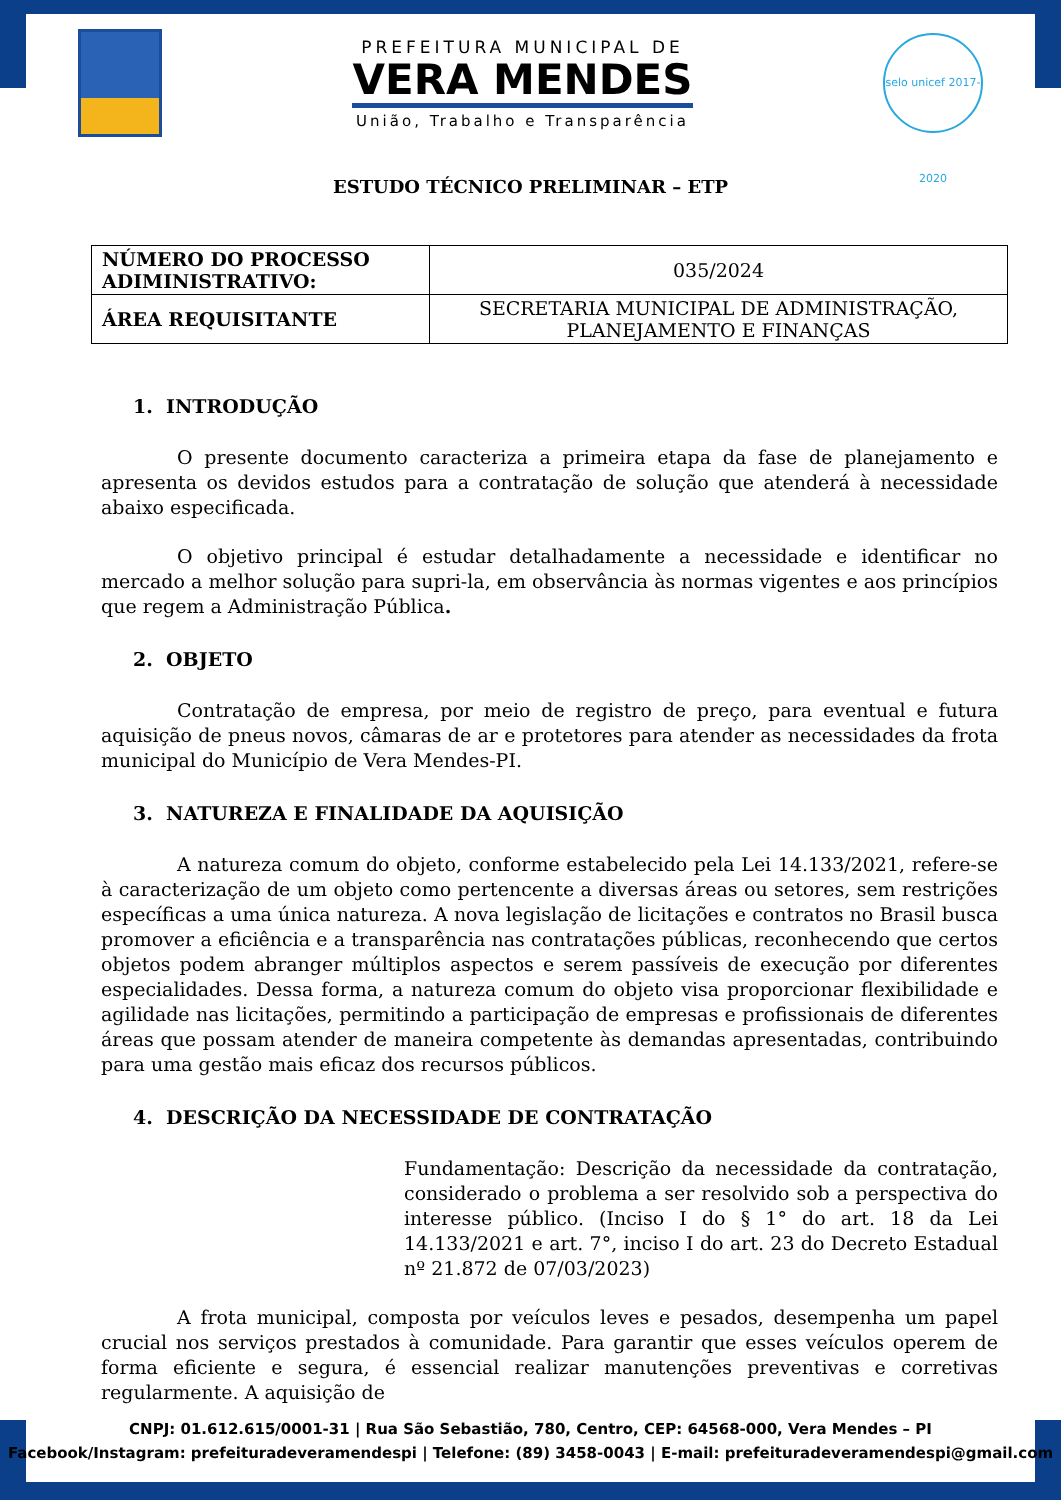PREFEITURA MUNICIPAL DE
VERA MENDES
União, Trabalho e Transparência
selo unicef 2017-2020
ESTUDO TÉCNICO PRELIMINAR – ETP
| NÚMERO DO PROCESSO ADIMINISTRATIVO: | 035/2024 |
| ÁREA REQUISITANTE | SECRETARIA MUNICIPAL DE ADMINISTRAÇÃO, PLANEJAMENTO E FINANÇAS |
1. INTRODUÇÃO
O presente documento caracteriza a primeira etapa da fase de planejamento e apresenta os devidos estudos para a contratação de solução que atenderá à necessidade abaixo especificada.
O objetivo principal é estudar detalhadamente a necessidade e identificar no mercado a melhor solução para supri-la, em observância às normas vigentes e aos princípios que regem a Administração Pública.
2. OBJETO
Contratação de empresa, por meio de registro de preço, para eventual e futura aquisição de pneus novos, câmaras de ar e protetores para atender as necessidades da frota municipal do Município de Vera Mendes-PI.
3. NATUREZA E FINALIDADE DA AQUISIÇÃO
A natureza comum do objeto, conforme estabelecido pela Lei 14.133/2021, refere-se à caracterização de um objeto como pertencente a diversas áreas ou setores, sem restrições específicas a uma única natureza. A nova legislação de licitações e contratos no Brasil busca promover a eficiência e a transparência nas contratações públicas, reconhecendo que certos objetos podem abranger múltiplos aspectos e serem passíveis de execução por diferentes especialidades. Dessa forma, a natureza comum do objeto visa proporcionar flexibilidade e agilidade nas licitações, permitindo a participação de empresas e profissionais de diferentes áreas que possam atender de maneira competente às demandas apresentadas, contribuindo para uma gestão mais eficaz dos recursos públicos.
4. DESCRIÇÃO DA NECESSIDADE DE CONTRATAÇÃO
Fundamentação: Descrição da necessidade da contratação, considerado o problema a ser resolvido sob a perspectiva do interesse público. (Inciso I do § 1° do art. 18 da Lei 14.133/2021 e art. 7°, inciso I do art. 23 do Decreto Estadual nº 21.872 de 07/03/2023)
A frota municipal, composta por veículos leves e pesados, desempenha um papel crucial nos serviços prestados à comunidade. Para garantir que esses veículos operem de forma eficiente e segura, é essencial realizar manutenções preventivas e corretivas regularmente. A aquisição de
CNPJ: 01.612.615/0001-31 | Rua São Sebastião, 780, Centro, CEP: 64568-000, Vera Mendes – PI
Facebook/Instagram: prefeituradeveramendespi | Telefone: (89) 3458-0043 | E-mail: prefeituradeveramendespi@gmail.com